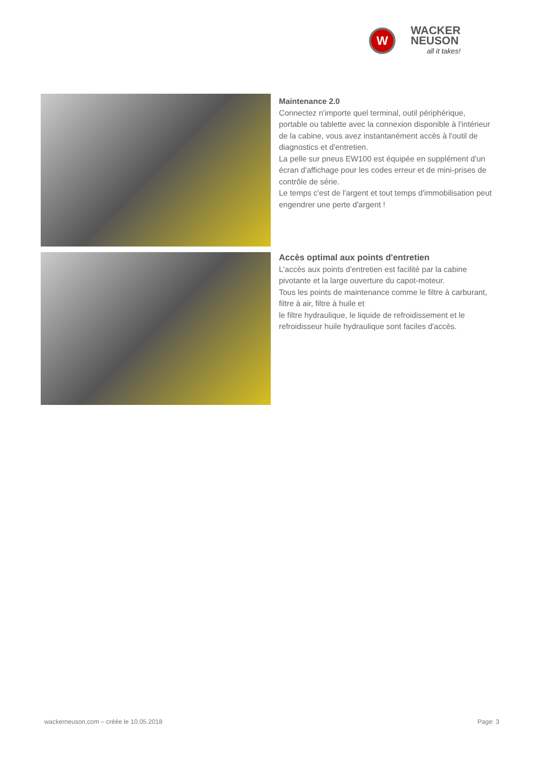W
WACKER
NEUSON
all it takes!
Maintenance 2.0
Connectez n'importe quel terminal, outil périphérique, portable ou tablette avec la connexion disponible à l'intérieur de la cabine, vous avez instantanément accès à l'outil de diagnostics et d'entretien.
La pelle sur pneus EW100 est équipée en supplément d'un écran d'affichage pour les codes erreur et de mini-prises de contrôle de série.
Le temps c'est de l'argent et tout temps d'immobilisation peut engendrer une perte d'argent !
Accès optimal aux points d'entretien
L'accès aux points d'entretien est facilité par la cabine pivotante et la large ouverture du capot-moteur.
Tous les points de maintenance comme le filtre à carburant, filtre à air, filtre à huile et
le filtre hydraulique, le liquide de refroidissement et le refroidisseur huile hydraulique sont faciles d'accès.
wackerneuson.com – créée le 10.05.2018 Page: 3